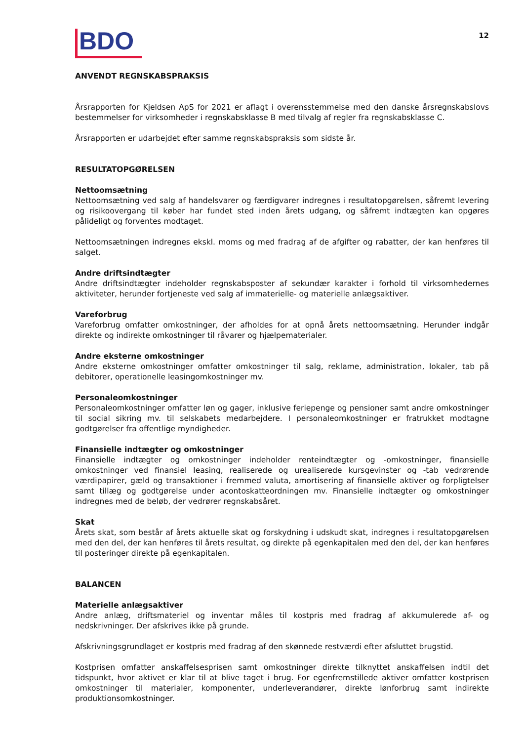BDO
12
ANVENDT REGNSKABSPRAKSIS
Årsrapporten for Kjeldsen ApS for 2021 er aflagt i overensstemmelse med den danske årsregnskabslovs bestemmelser for virksomheder i regnskabsklasse B med tilvalg af regler fra regnskabsklasse C.
Årsrapporten er udarbejdet efter samme regnskabspraksis som sidste år.
RESULTATOPGØRELSEN
Nettoomsætning
Nettoomsætning ved salg af handelsvarer og færdigvarer indregnes i resultatopgørelsen, såfremt levering og risikoovergang til køber har fundet sted inden årets udgang, og såfremt indtægten kan opgøres pålideligt og forventes modtaget.
Nettoomsætningen indregnes ekskl. moms og med fradrag af de afgifter og rabatter, der kan henføres til salget.
Andre driftsindtægter
Andre driftsindtægter indeholder regnskabsposter af sekundær karakter i forhold til virksomhedernes aktiviteter, herunder fortjeneste ved salg af immaterielle- og materielle anlægsaktiver.
Vareforbrug
Vareforbrug omfatter omkostninger, der afholdes for at opnå årets nettoomsætning. Herunder indgår direkte og indirekte omkostninger til råvarer og hjælpematerialer.
Andre eksterne omkostninger
Andre eksterne omkostninger omfatter omkostninger til salg, reklame, administration, lokaler, tab på debitorer, operationelle leasingomkostninger mv.
Personaleomkostninger
Personaleomkostninger omfatter løn og gager, inklusive feriepenge og pensioner samt andre omkostninger til social sikring mv. til selskabets medarbejdere. I personaleomkostninger er fratrukket modtagne godtgørelser fra offentlige myndigheder.
Finansielle indtægter og omkostninger
Finansielle indtægter og omkostninger indeholder renteindtægter og -omkostninger, finansielle omkostninger ved finansiel leasing, realiserede og urealiserede kursgevinster og -tab vedrørende værdipapirer, gæld og transaktioner i fremmed valuta, amortisering af finansielle aktiver og forpligtelser samt tillæg og godtgørelse under acontoskatteordningen mv. Finansielle indtægter og omkostninger indregnes med de beløb, der vedrører regnskabsåret.
Skat
Årets skat, som består af årets aktuelle skat og forskydning i udskudt skat, indregnes i resultatopgørelsen med den del, der kan henføres til årets resultat, og direkte på egenkapitalen med den del, der kan henføres til posteringer direkte på egenkapitalen.
BALANCEN
Materielle anlægsaktiver
Andre anlæg, driftsmateriel og inventar måles til kostpris med fradrag af akkumulerede af- og nedskrivninger. Der afskrives ikke på grunde.
Afskrivningsgrundlaget er kostpris med fradrag af den skønnede restværdi efter afsluttet brugstid.
Kostprisen omfatter anskaffelsesprisen samt omkostninger direkte tilknyttet anskaffelsen indtil det tidspunkt, hvor aktivet er klar til at blive taget i brug. For egenfremstillede aktiver omfatter kostprisen omkostninger til materialer, komponenter, underleverandører, direkte lønforbrug samt indirekte produktionsomkostninger.